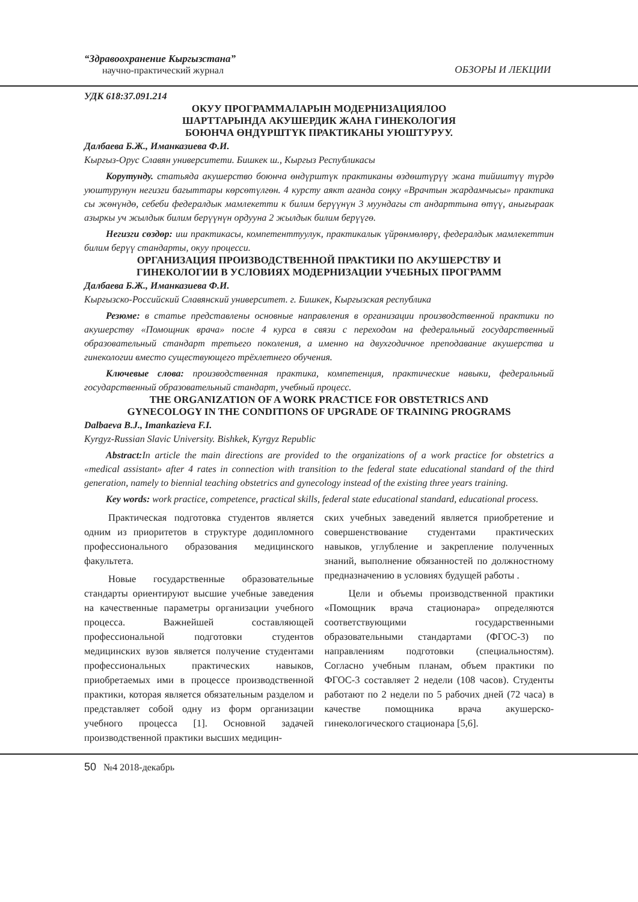“Здравоохранение Кыргызстана”
научно-практический журнал
ОБЗОРЫ И ЛЕКЦИИ
УДК 618:37.091.214
ОКУУ ПРОГРАММАЛАРЫН МОДЕРНИЗАЦИЯЛОО
ШАРТТАРЫНДА АКУШЕРДИК ЖАНА ГИНЕКОЛОГИЯ
БОЮНЧА ӨНДҮРШТҮК ПРАКТИКАНЫ УЮШТУРУУ.
Далбаева Б.Ж., Иманказиева Ф.И.
Кыргыз-Орус Славян университети. Бишкек ш., Кыргыз Республикасы
Корутунду. статьяда акушерство боюнча өндүрштүк практиканы өздөштүрүү жана тийиштүү түрдө уюштурунун негизги багыттары көрсөтүлгөн. 4 курсту аякт аганда соңку «Врачтын жардамчысы» практика сы жөнүндө, себеби федералдык мамлекетти к билим берүүнүн 3 муундагы ст андарттына өтүү, анығыраак азыркы уч жылдык билим берүүнүн ордууна 2 жылдык билим берүүгө.
Негизги сөздөр: иш практикасы, компетенттуулук, практикалык үйрөнмөлөрү, федералдык мамлекеттин билим берүү стандарты, окуу процесси.
ОРГАНИЗАЦИЯ ПРОИЗВОДСТВЕННОЙ ПРАКТИКИ ПО АКУШЕРСТВУ И
ГИНЕКОЛОГИИ В УСЛОВИЯХ МОДЕРНИЗАЦИИ УЧЕБНЫХ ПРОГРАММ
Далбаева Б.Ж., Иманказиева Ф.И.
Кыргызско-Российский Славянский университет. г. Бишкек, Кыргызская республика
Резюме: в статье представлены основные направления в организации производственной практики по акушерству «Помощник врача» после 4 курса в связи с переходом на федеральный государственный образовательный стандарт третьего поколения, а именно на двухгодичное преподавание акушерства и гинекологии вместо существующего трёхлетнего обучения.
Ключевые слова: производственная практика, компетенция, практические навыки, федеральный государственный образовательный стандарт, учебный процесс.
THE ORGANIZATION OF A WORK PRACTICE FOR OBSTETRICS AND
GYNECOLOGY IN THE CONDITIONS OF UPGRADE OF TRAINING PROGRAMS
Dalbaeva B.J., Imankazieva F.I.
Kyrgyz-Russian Slavic University. Bishkek, Kyrgyz Republic
Abstract: In article the main directions are provided to the organizations of a work practice for obstetrics a «medical assistant» after 4 rates in connection with transition to the federal state educational standard of the third generation, namely to biennial teaching obstetrics and gynecology instead of the existing three years training.
Key words: work practice, competence, practical skills, federal state educational standard, educational process.
Практическая подготовка студентов является одним из приоритетов в структуре додипломного профессионального образования медицинского факультета.
Новые государственные образовательные стандарты ориентируют высшие учебные заведения на качественные параметры организации учебного процесса. Важнейшей составляющей профессиональной подготовки студентов медицинских вузов является получение студентами профессиональных практических навыков, приобретаемых ими в процессе производственной практики, которая является обязательным разделом и представляет собой одну из форм организации учебного процесса [1]. Основной задачей производственной практики высших медицин-
ских учебных заведений является приобретение и совершенствование студентами практических навыков, углубление и закрепление полученных знаний, выполнение обязанностей по должностному предназначению в условиях будущей работы .
Цели и объемы производственной практики «Помощник врача стационара» определяются соответствующими государственными образовательными стандартами (ФГОС-3) по направлениям подготовки (специальностям). Согласно учебным планам, объем практики по ФГОС-3 составляет 2 недели (108 часов). Студенты работают по 2 недели по 5 рабочих дней (72 часа) в качестве помощника врача акушерско-гинекологического стационара [5,6].
50 №4 2018-декабрь